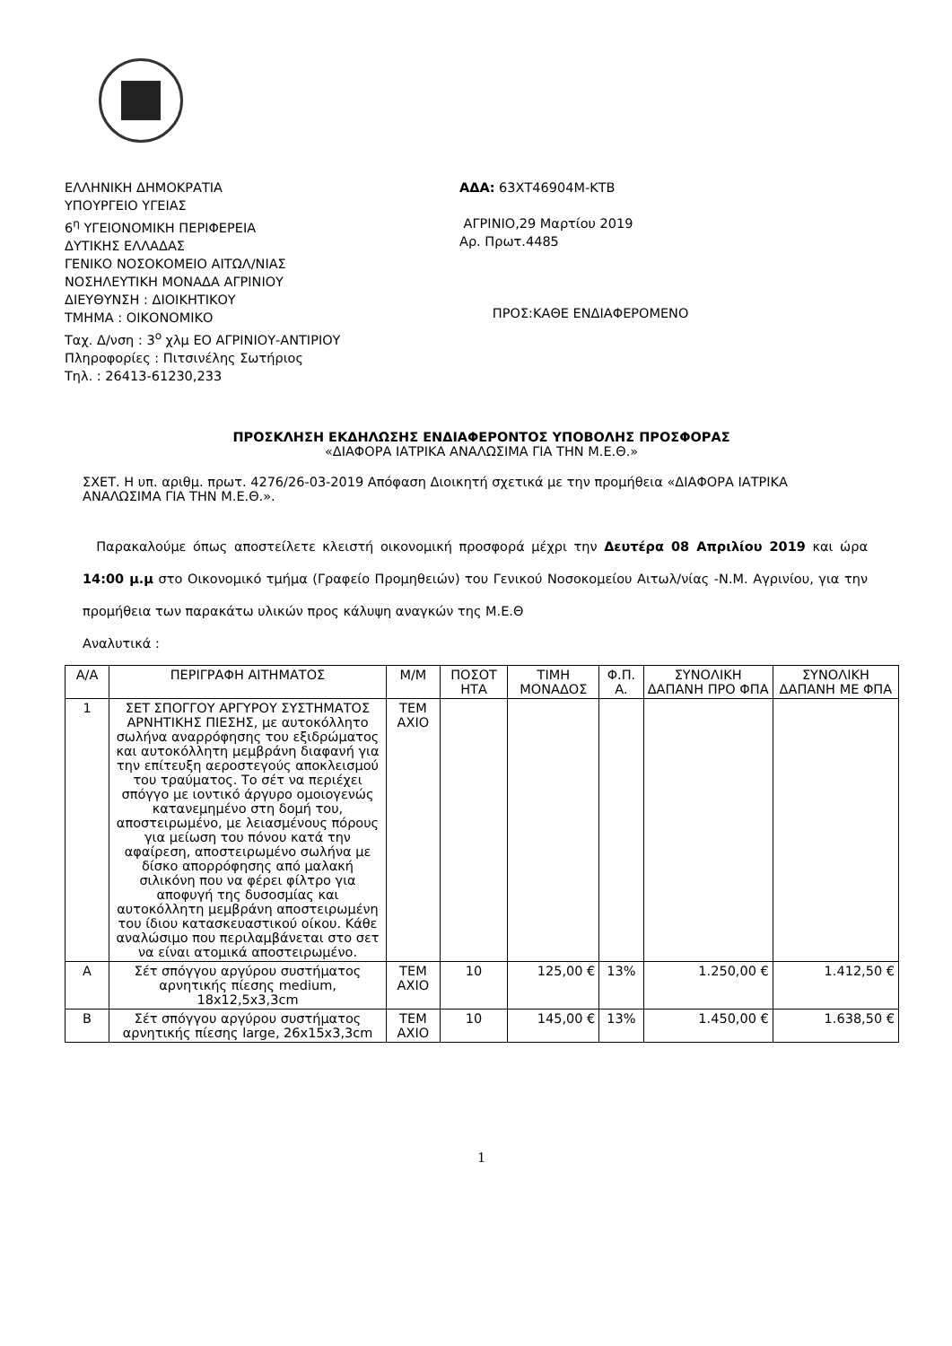ΕΛΛΗΝΙΚΗ ΔΗΜΟΚΡΑΤΙΑ
ΥΠΟΥΡΓΕΙΟ ΥΓΕΙΑΣ
6<sup>η</sup> ΥΓΕΙΟΝΟΜΙΚΗ ΠΕΡΙΦΕΡΕΙΑ
ΔΥΤΙΚΗΣ ΕΛΛΑΔΑΣ
ΓΕΝΙΚΟ ΝΟΣΟΚΟΜΕΙΟ ΑΙΤΩΛ/ΝΙΑΣ
ΝΟΣΗΛΕΥΤΙΚΗ ΜΟΝΑΔΑ ΑΓΡΙΝΙΟΥ
ΔΙΕΥΘΥΝΣΗ : ΔΙΟΙΚΗΤΙΚΟΥ
ΤΜΗΜΑ : ΟΙΚΟΝΟΜΙΚΟ
Ταχ. Δ/νση : 3<sup>ο</sup> χλμ ΕΟ ΑΓΡΙΝΙΟΥ-ΑΝΤΙΡΙΟΥ
Πληροφορίες : Πιτσινέλης Σωτήριος
Τηλ. : 26413-61230,233
ΑΔΑ: 63ΧΤ46904Μ-ΚΤΒ
ΑΓΡΙΝΙΟ,29 Μαρτίου 2019
Αρ. Πρωτ.4485
ΠΡΟΣ:ΚΑΘΕ ΕΝΔΙΑΦΕΡΟΜΕΝΟ
ΠΡΟΣΚΛΗΣΗ ΕΚΔΗΛΩΣΗΣ ΕΝΔΙΑΦΕΡΟΝΤΟΣ ΥΠΟΒΟΛΗΣ ΠΡΟΣΦΟΡΑΣ
«ΔΙΑΦΟΡΑ ΙΑΤΡΙΚΑ ΑΝΑΛΩΣΙΜΑ ΓΙΑ ΤΗΝ Μ.Ε.Θ.»
ΣΧΕΤ. Η υπ. αριθμ. πρωτ. 4276/26-03-2019 Απόφαση Διοικητή σχετικά με την προμήθεια «ΔΙΑΦΟΡΑ ΙΑΤΡΙΚΑ ΑΝΑΛΩΣΙΜΑ ΓΙΑ ΤΗΝ Μ.Ε.Θ.».
Παρακαλούμε όπως αποστείλετε κλειστή οικονομική προσφορά μέχρι την Δευτέρα 08 Απριλίου 2019 και ώρα 14:00 μ.μ στο Οικονομικό τμήμα (Γραφείο Προμηθειών) του Γενικού Νοσοκομείου Αιτωλ/νίας -Ν.Μ. Αγρινίου, για την προμήθεια των παρακάτω υλικών προς κάλυψη αναγκών της Μ.Ε.Θ
Αναλυτικά :
| Α/Α | ΠΕΡΙΓΡΑΦΗ ΑΙΤΗΜΑΤΟΣ | Μ/Μ | ΠΟΣΟΤ ΗΤΑ | ΤΙΜΗ ΜΟΝΑΔΟΣ | Φ.Π. Α. | ΣΥΝΟΛΙΚΗ ΔΑΠΑΝΗ ΠΡΟ ΦΠΑ | ΣΥΝΟΛΙΚΗ ΔΑΠΑΝΗ ΜΕ ΦΠΑ |
| --- | --- | --- | --- | --- | --- | --- | --- |
| 1 | ΣΕΤ ΣΠΟΓΓΟΥ ΑΡΓΥΡΟΥ ΣΥΣΤΗΜΑΤΟΣ ΑΡΝΗΤΙΚΗΣ ΠΙΕΣΗΣ, με αυτοκόλλητο σωλήνα αναρρόφησης του εξιδρώματος και αυτοκόλλητη μεμβράνη διαφανή για την επίτευξη αεροστεγούς αποκλεισμού του τραύματος. Το σέτ να περιέχει σπόγγο με ιοντικό άργυρο ομοιογενώς κατανεμημένο στη δομή του, αποστειρωμένο, με λειασμένους πόρους για μείωση του πόνου κατά την αφαίρεση, αποστειρωμένο σωλήνα με δίσκο απορρόφησης από μαλακή σιλικόνη που να φέρει φίλτρο για αποφυγή της δυσοσμίας και αυτοκόλλητη μεμβράνη αποστειρωμένη του ίδιου κατασκευαστικού οίκου. Κάθε αναλώσιμο που περιλαμβάνεται στο σετ να είναι ατομικά αποστειρωμένο. | ΤΕΜ ΑΧΙΟ | | | | | |
| Α | Σέτ σπόγγου αργύρου συστήματος αρνητικής πίεσης medium, 18x12,5x3,3cm | ΤΕΜ ΑΧΙΟ | 10 | 125,00 € | 13% | 1.250,00 € | 1.412,50 € |
| Β | Σέτ σπόγγου αργύρου συστήματος αρνητικής πίεσης large, 26x15x3,3cm | ΤΕΜ ΑΧΙΟ | 10 | 145,00 € | 13% | 1.450,00 € | 1.638,50 € |
1